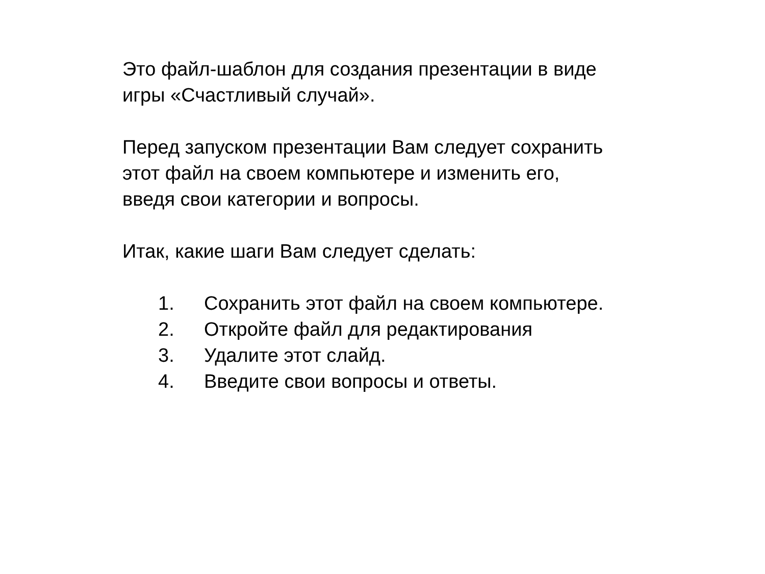Это файл-шаблон для создания презентации в виде
игры «Счастливый случай».
Перед запуском презентации Вам следует сохранить
этот файл на своем компьютере и изменить его,
введя свои категории и вопросы.
Итак, какие шаги Вам следует сделать:
1. Сохранить этот файл на своем компьютере.
2. Откройте файл для редактирования
3. Удалите этот слайд.
4. Введите свои вопросы и ответы.